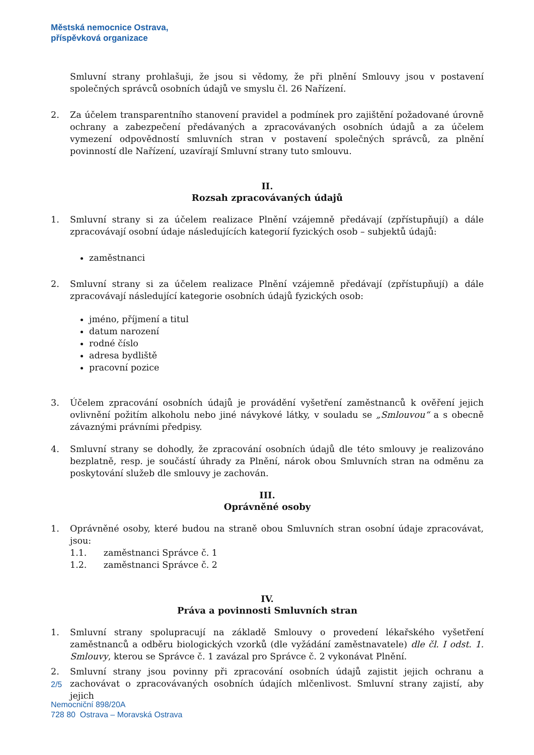Městská nemocnice Ostrava,
příspěvková organizace
Smluvní strany prohlašuji, že jsou si vědomy, že při plnění Smlouvy jsou v postavení společných správců osobních údajů ve smyslu čl. 26 Nařízení.
2. Za účelem transparentního stanovení pravidel a podmínek pro zajištění požadované úrovně ochrany a zabezpečení předávaných a zpracovávaných osobních údajů a za účelem vymezení odpovědností smluvních stran v postavení společných správců, za plnění povinností dle Nařízení, uzavírají Smluvní strany tuto smlouvu.
II.
Rozsah zpracovávaných údajů
1. Smluvní strany si za účelem realizace Plnění vzájemně předávají (zpřístupňují) a dále zpracovávají osobní údaje následujících kategorií fyzických osob – subjektů údajů:
zaměstnanci
2. Smluvní strany si za účelem realizace Plnění vzájemně předávají (zpřístupňují) a dále zpracovávají následující kategorie osobních údajů fyzických osob:
jméno, příjmení a titul
datum narození
rodné číslo
adresa bydliště
pracovní pozice
3. Účelem zpracování osobních údajů je provádění vyšetření zaměstnanců k ověření jejich ovlivnění požitím alkoholu nebo jiné návykové látky, v souladu se „Smlouvou“ a s obecně závaznými právními předpisy.
4. Smluvní strany se dohodly, že zpracování osobních údajů dle této smlouvy je realizováno bezplatně, resp. je součástí úhrady za Plnění, nárok obou Smluvních stran na odměnu za poskytování služeb dle smlouvy je zachován.
III.
Oprávněné osoby
1. Oprávněné osoby, které budou na straně obou Smluvních stran osobní údaje zpracovávat, jsou:
1.1. zaměstnanci Správce č. 1
1.2. zaměstnanci Správce č. 2
IV.
Práva a povinnosti Smluvních stran
1. Smluvní strany spolupracují na základě Smlouvy o provedení lékařského vyšetření zaměstnanců a odběru biologických vzorků (dle vyžádání zaměstnavatele) dle čl. I odst. 1. Smlouvy, kterou se Správce č. 1 zavázal pro Správce č. 2 vykonávat Plnění.
2. Smluvní strany jsou povinny při zpracování osobních údajů zajistit jejich ochranu a zachovávat o zpracovávaných osobních údajích mlčenlivost. Smluvní strany zajistí, aby jejich
2/5
Nemocniční 898/20A
728 80 Ostrava – Moravská Ostrava